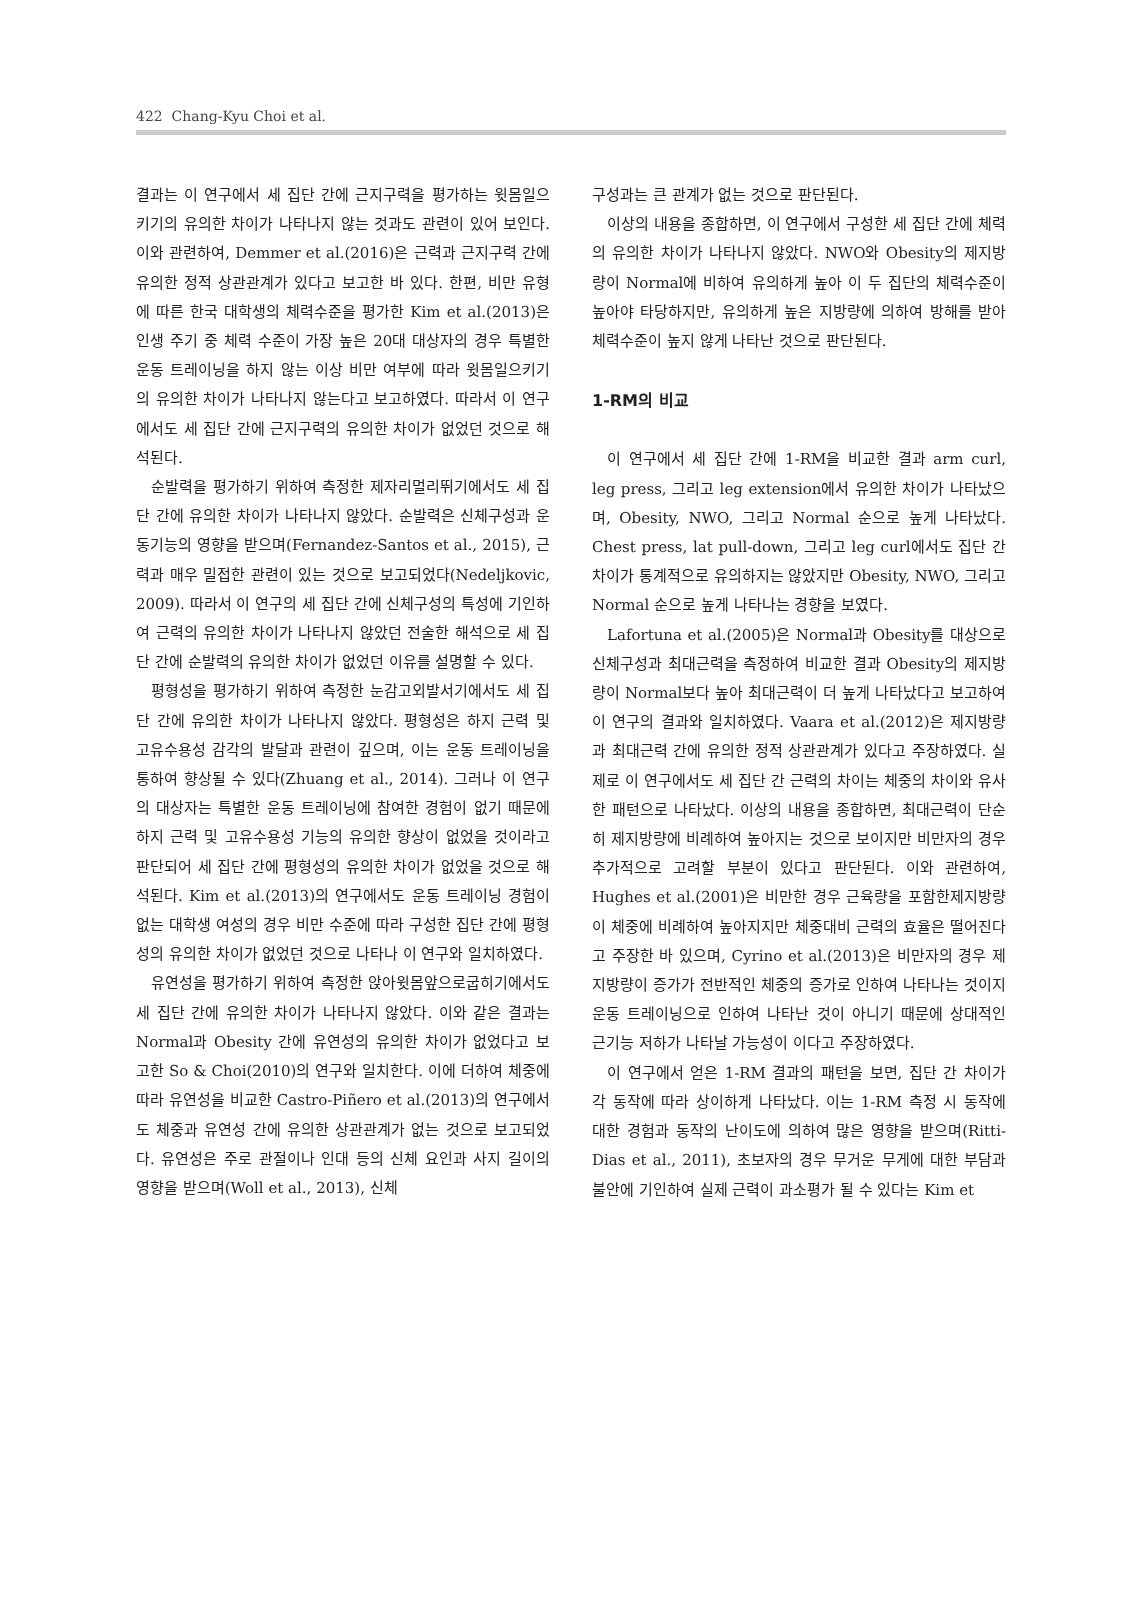422 Chang-Kyu Choi et al.
결과는 이 연구에서 세 집단 간에 근지구력을 평가하는 윗몸일으키기의 유의한 차이가 나타나지 않는 것과도 관련이 있어 보인다. 이와 관련하여, Demmer et al.(2016)은 근력과 근지구력 간에 유의한 정적 상관관계가 있다고 보고한 바 있다. 한편, 비만 유형에 따른 한국 대학생의 체력수준을 평가한 Kim et al.(2013)은 인생 주기 중 체력 수준이 가장 높은 20대 대상자의 경우 특별한 운동 트레이닝을 하지 않는 이상 비만 여부에 따라 윗몸일으키기의 유의한 차이가 나타나지 않는다고 보고하였다. 따라서 이 연구에서도 세 집단 간에 근지구력의 유의한 차이가 없었던 것으로 해석된다.
순발력을 평가하기 위하여 측정한 제자리멀리뛰기에서도 세 집단 간에 유의한 차이가 나타나지 않았다. 순발력은 신체구성과 운동기능의 영향을 받으며(Fernandez-Santos et al., 2015), 근력과 매우 밀접한 관련이 있는 것으로 보고되었다(Nedeljkovic, 2009). 따라서 이 연구의 세 집단 간에 신체구성의 특성에 기인하여 근력의 유의한 차이가 나타나지 않았던 전술한 해석으로 세 집단 간에 순발력의 유의한 차이가 없었던 이유를 설명할 수 있다.
평형성을 평가하기 위하여 측정한 눈감고외발서기에서도 세 집단 간에 유의한 차이가 나타나지 않았다. 평형성은 하지 근력 및 고유수용성 감각의 발달과 관련이 깊으며, 이는 운동 트레이닝을 통하여 향상될 수 있다(Zhuang et al., 2014). 그러나 이 연구의 대상자는 특별한 운동 트레이닝에 참여한 경험이 없기 때문에 하지 근력 및 고유수용성 기능의 유의한 향상이 없었을 것이라고 판단되어 세 집단 간에 평형성의 유의한 차이가 없었을 것으로 해석된다. Kim et al.(2013)의 연구에서도 운동 트레이닝 경험이 없는 대학생 여성의 경우 비만 수준에 따라 구성한 집단 간에 평형성의 유의한 차이가 없었던 것으로 나타나 이 연구와 일치하였다.
유연성을 평가하기 위하여 측정한 앉아윗몸앞으로굽히기에서도 세 집단 간에 유의한 차이가 나타나지 않았다. 이와 같은 결과는 Normal과 Obesity 간에 유연성의 유의한 차이가 없었다고 보고한 So & Choi(2010)의 연구와 일치한다. 이에 더하여 체중에 따라 유연성을 비교한 Castro-Piñero et al.(2013)의 연구에서도 체중과 유연성 간에 유의한 상관관계가 없는 것으로 보고되었다. 유연성은 주로 관절이나 인대 등의 신체 요인과 사지 길이의 영향을 받으며(Woll et al., 2013), 신체
구성과는 큰 관계가 없는 것으로 판단된다.
이상의 내용을 종합하면, 이 연구에서 구성한 세 집단 간에 체력의 유의한 차이가 나타나지 않았다. NWO와 Obesity의 제지방량이 Normal에 비하여 유의하게 높아 이 두 집단의 체력수준이 높아야 타당하지만, 유의하게 높은 지방량에 의하여 방해를 받아 체력수준이 높지 않게 나타난 것으로 판단된다.
1-RM의 비교
이 연구에서 세 집단 간에 1-RM을 비교한 결과 arm curl, leg press, 그리고 leg extension에서 유의한 차이가 나타났으며, Obesity, NWO, 그리고 Normal 순으로 높게 나타났다. Chest press, lat pull-down, 그리고 leg curl에서도 집단 간 차이가 통계적으로 유의하지는 않았지만 Obesity, NWO, 그리고 Normal 순으로 높게 나타나는 경향을 보였다.
Lafortuna et al.(2005)은 Normal과 Obesity를 대상으로 신체구성과 최대근력을 측정하여 비교한 결과 Obesity의 제지방량이 Normal보다 높아 최대근력이 더 높게 나타났다고 보고하여 이 연구의 결과와 일치하였다. Vaara et al.(2012)은 제지방량과 최대근력 간에 유의한 정적 상관관계가 있다고 주장하였다. 실제로 이 연구에서도 세 집단 간 근력의 차이는 체중의 차이와 유사한 패턴으로 나타났다. 이상의 내용을 종합하면, 최대근력이 단순히 제지방량에 비례하여 높아지는 것으로 보이지만 비만자의 경우 추가적으로 고려할 부분이 있다고 판단된다. 이와 관련하여, Hughes et al.(2001)은 비만한 경우 근육량을 포함한제지방량이 체중에 비례하여 높아지지만 체중대비 근력의 효율은 떨어진다고 주장한 바 있으며, Cyrino et al.(2013)은 비만자의 경우 제지방량이 증가가 전반적인 체중의 증가로 인하여 나타나는 것이지 운동 트레이닝으로 인하여 나타난 것이 아니기 때문에 상대적인 근기능 저하가 나타날 가능성이 이다고 주장하였다.
이 연구에서 얻은 1-RM 결과의 패턴을 보면, 집단 간 차이가 각 동작에 따라 상이하게 나타났다. 이는 1-RM 측정 시 동작에 대한 경험과 동작의 난이도에 의하여 많은 영향을 받으며(Ritti-Dias et al., 2011), 초보자의 경우 무거운 무게에 대한 부담과 불안에 기인하여 실제 근력이 과소평가 될 수 있다는 Kim et